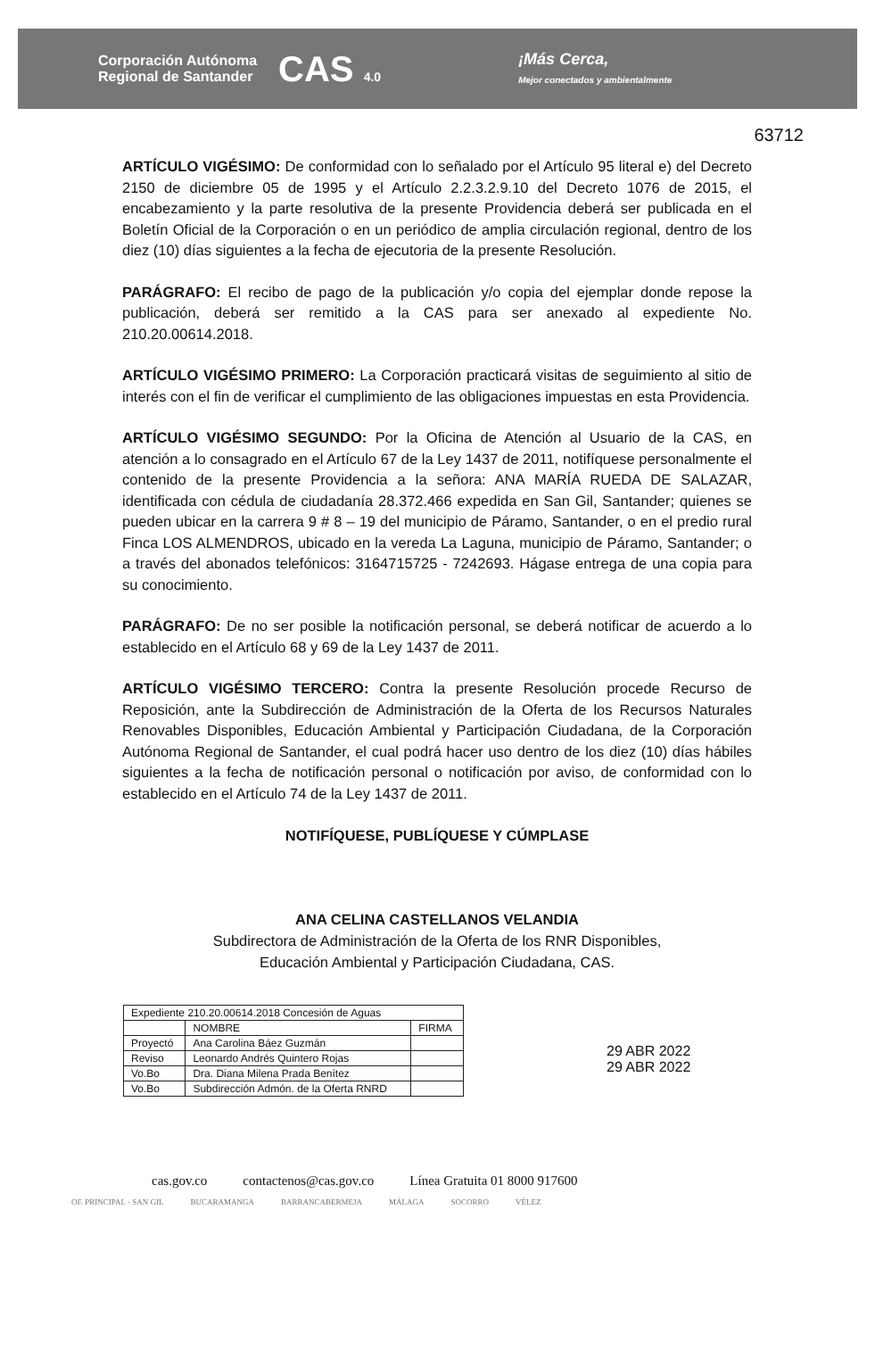Corporación Autónoma
Regional de Santander
CAS 4.0
¡Más Cerca,
Mejor conectados y ambientalmente
63712
ARTÍCULO VIGÉSIMO: De conformidad con lo señalado por el Artículo 95 literal e) del Decreto 2150 de diciembre 05 de 1995 y el Artículo 2.2.3.2.9.10 del Decreto 1076 de 2015, el encabezamiento y la parte resolutiva de la presente Providencia deberá ser publicada en el Boletín Oficial de la Corporación o en un periódico de amplia circulación regional, dentro de los diez (10) días siguientes a la fecha de ejecutoria de la presente Resolución.
PARÁGRAFO: El recibo de pago de la publicación y/o copia del ejemplar donde repose la publicación, deberá ser remitido a la CAS para ser anexado al expediente No. 210.20.00614.2018.
ARTÍCULO VIGÉSIMO PRIMERO: La Corporación practicará visitas de seguimiento al sitio de interés con el fin de verificar el cumplimiento de las obligaciones impuestas en esta Providencia.
ARTÍCULO VIGÉSIMO SEGUNDO: Por la Oficina de Atención al Usuario de la CAS, en atención a lo consagrado en el Artículo 67 de la Ley 1437 de 2011, notifíquese personalmente el contenido de la presente Providencia a la señora: ANA MARÍA RUEDA DE SALAZAR, identificada con cédula de ciudadanía 28.372.466 expedida en San Gil, Santander; quienes se pueden ubicar en la carrera 9 # 8 – 19 del municipio de Páramo, Santander, o en el predio rural Finca LOS ALMENDROS, ubicado en la vereda La Laguna, municipio de Páramo, Santander; o a través del abonados telefónicos: 3164715725 - 7242693. Hágase entrega de una copia para su conocimiento.
PARÁGRAFO: De no ser posible la notificación personal, se deberá notificar de acuerdo a lo establecido en el Artículo 68 y 69 de la Ley 1437 de 2011.
ARTÍCULO VIGÉSIMO TERCERO: Contra la presente Resolución procede Recurso de Reposición, ante la Subdirección de Administración de la Oferta de los Recursos Naturales Renovables Disponibles, Educación Ambiental y Participación Ciudadana, de la Corporación Autónoma Regional de Santander, el cual podrá hacer uso dentro de los diez (10) días hábiles siguientes a la fecha de notificación personal o notificación por aviso, de conformidad con lo establecido en el Artículo 74 de la Ley 1437 de 2011.
NOTIFÍQUESE, PUBLÍQUESE Y CÚMPLASE
ANA CELINA CASTELLANOS VELANDIA
Subdirectora de Administración de la Oferta de los RNR Disponibles,
Educación Ambiental y Participación Ciudadana, CAS.
| Expediente 210.20.00614.2018 Concesión de Aguas | | |
| | NOMBRE | FIRMA |
| Proyectó | Ana Carolina Báez Guzmán | |
| Reviso | Leonardo Andrés Quintero Rojas | |
| Vo.Bo | Dra. Diana Milena Prada Benítez | |
| Vo.Bo | Subdirección Admón. de la Oferta RNRD | |
29 ABR 2022
29 ABR 2022
cas.gov.co contactenos@cas.gov.co Línea Gratuita 01 8000 917600
OF. PRINCIPAL - SAN GIL BUCARAMANGA BARRANCABERMEJA MÁLAGA SOCORRO VÉLEZ